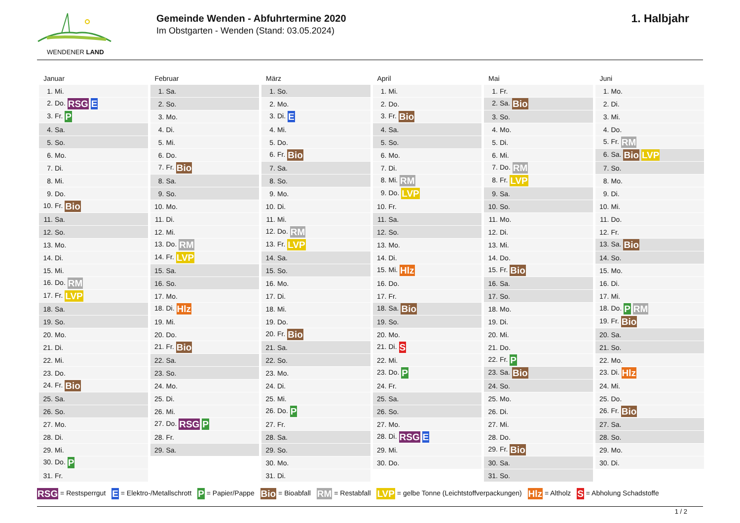WENDENER LAND
Gemeinde Wenden - Abfuhrtermine 2020
Im Obstgarten - Wenden (Stand: 03.05.2024)
1. Halbjahr
| Januar | Februar | März | April | Mai | Juni |
| --- | --- | --- | --- | --- | --- |
| 1. Mi. | 1. Sa. | 1. So. | 1. Mi. | 1. Fr. | 1. Mo. |
| 2. Do. RSG E | 2. So. | 2. Mo. | 2. Do. | 2. Sa. Bio | 2. Di. |
| 3. Fr. P | 3. Mo. | 3. Di. E | 3. Fr. Bio | 3. So. | 3. Mi. |
| 4. Sa. | 4. Di. | 4. Mi. | 4. Sa. | 4. Mo. | 4. Do. |
| 5. So. | 5. Mi. | 5. Do. | 5. So. | 5. Di. | 5. Fr. RM |
| 6. Mo. | 6. Do. | 6. Fr. Bio | 6. Mo. | 6. Mi. | 6. Sa. Bio LVP |
| 7. Di. | 7. Fr. Bio | 7. Sa. | 7. Di. | 7. Do. RM | 7. So. |
| 8. Mi. | 8. Sa. | 8. So. | 8. Mi. RM | 8. Fr. LVP | 8. Mo. |
| 9. Do. | 9. So. | 9. Mo. | 9. Do. LVP | 9. Sa. | 9. Di. |
| 10. Fr. Bio | 10. Mo. | 10. Di. | 10. Fr. | 10. So. | 10. Mi. |
| 11. Sa. | 11. Di. | 11. Mi. | 11. Sa. | 11. Mo. | 11. Do. |
| 12. So. | 12. Mi. | 12. Do. RM | 12. So. | 12. Di. | 12. Fr. |
| 13. Mo. | 13. Do. RM | 13. Fr. LVP | 13. Mo. | 13. Mi. | 13. Sa. Bio |
| 14. Di. | 14. Fr. LVP | 14. Sa. | 14. Di. | 14. Do. | 14. So. |
| 15. Mi. | 15. Sa. | 15. So. | 15. Mi. Hlz | 15. Fr. Bio | 15. Mo. |
| 16. Do. RM | 16. So. | 16. Mo. | 16. Do. | 16. Sa. | 16. Di. |
| 17. Fr. LVP | 17. Mo. | 17. Di. | 17. Fr. | 17. So. | 17. Mi. |
| 18. Sa. | 18. Di. Hlz | 18. Mi. | 18. Sa. Bio | 18. Mo. | 18. Do. P RM |
| 19. So. | 19. Mi. | 19. Do. | 19. So. | 19. Di. | 19. Fr. Bio |
| 20. Mo. | 20. Do. | 20. Fr. Bio | 20. Mo. | 20. Mi. | 20. Sa. |
| 21. Di. | 21. Fr. Bio | 21. Sa. | 21. Di. S | 21. Do. | 21. So. |
| 22. Mi. | 22. Sa. | 22. So. | 22. Mi. | 22. Fr. P | 22. Mo. |
| 23. Do. | 23. So. | 23. Mo. | 23. Do. P | 23. Sa. Bio | 23. Di. Hlz |
| 24. Fr. Bio | 24. Mo. | 24. Di. | 24. Fr. | 24. So. | 24. Mi. |
| 25. Sa. | 25. Di. | 25. Mi. | 25. Sa. | 25. Mo. | 25. Do. |
| 26. So. | 26. Mi. | 26. Do. P | 26. So. | 26. Di. | 26. Fr. Bio |
| 27. Mo. | 27. Do. RSG P | 27. Fr. | 27. Mo. | 27. Mi. | 27. Sa. |
| 28. Di. | 28. Fr. | 28. Sa. | 28. Di. RSG E | 28. Do. | 28. So. |
| 29. Mi. | 29. Sa. | 29. So. | 29. Mi. | 29. Fr. Bio | 29. Mo. |
| 30. Do. P | | 30. Mo. | 30. Do. | 30. Sa. | 30. Di. |
| 31. Fr. | | 31. Di. | | 31. So. | |
RSG = Restsperrgut E = Elektro-/Metallschrott P = Papier/Pappe Bio = Bioabfall RM = Restabfall LVP = gelbe Tonne (Leichtstoffverpackungen) Hlz = Altholz S = Abholung Schadstoffe
1 / 2